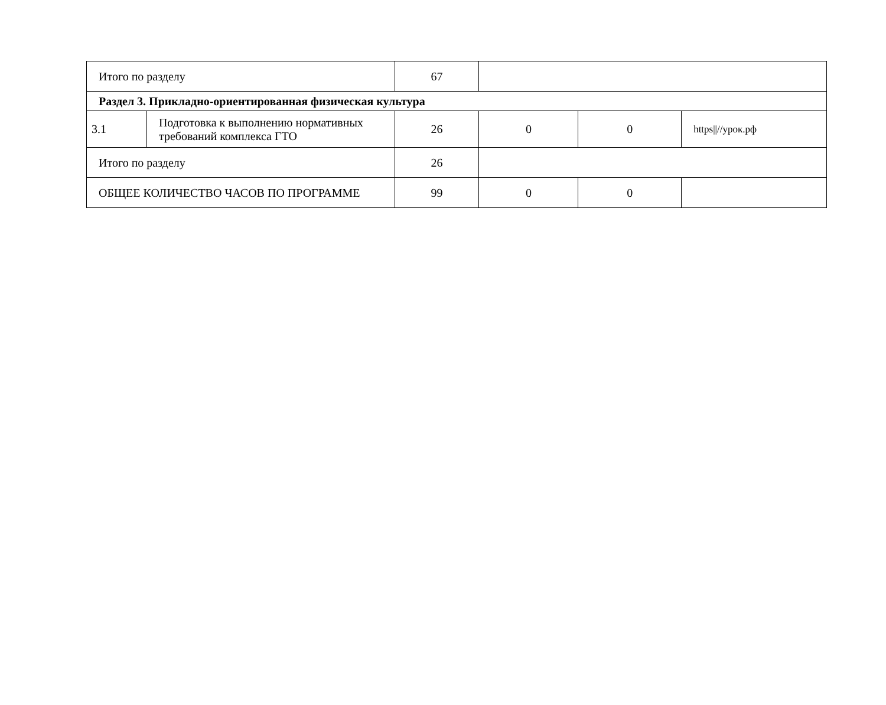| Итого по разделу | | 67 | | | |
| Раздел 3. Прикладно-ориентированная физическая культура | | | | | |
| 3.1 | Подготовка к выполнению нормативных требований комплекса ГТО | 26 | 0 | 0 | https////урок.рф |
| Итого по разделу | | 26 | | | |
| ОБЩЕЕ КОЛИЧЕСТВО ЧАСОВ ПО ПРОГРАММЕ | | 99 | 0 | 0 | |